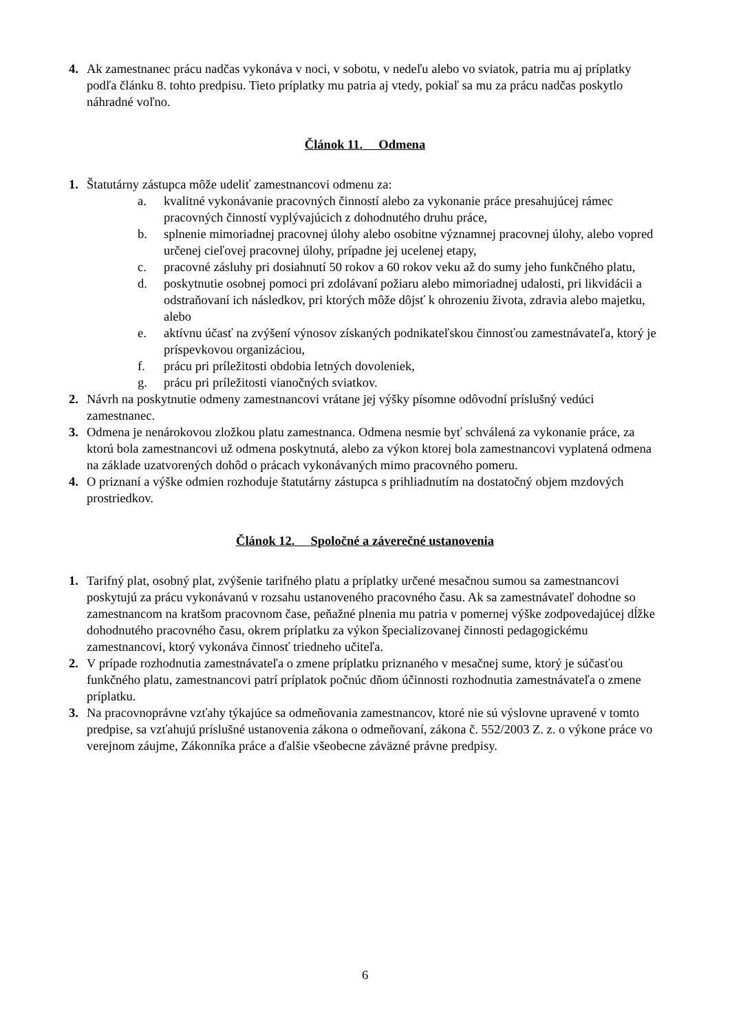4. Ak zamestnanec prácu nadčas vykonáva v noci, v sobotu, v nedeľu alebo vo sviatok, patria mu aj príplatky podľa článku 8. tohto predpisu. Tieto príplatky mu patria aj vtedy, pokiaľ sa mu za prácu nadčas poskytlo náhradné voľno.
Článok 11. Odmena
1. Štatutárny zástupca môže udeliť zamestnancovi odmenu za:
a. kvalitné vykonávanie pracovných činností alebo za vykonanie práce presahujúcej rámec pracovných činností vyplývajúcich z dohodnutého druhu práce,
b. splnenie mimoriadnej pracovnej úlohy alebo osobitne významnej pracovnej úlohy, alebo vopred určenej cieľovej pracovnej úlohy, prípadne jej ucelenej etapy,
c. pracovné zásluhy pri dosiahnutí 50 rokov a 60 rokov veku až do sumy jeho funkčného platu,
d. poskytnutie osobnej pomoci pri zdolávaní požiaru alebo mimoriadnej udalosti, pri likvidácii a odstraňovaní ich následkov, pri ktorých môže dôjsť k ohrozeniu života, zdravia alebo majetku, alebo
e. aktívnu účasť na zvýšení výnosov získaných podnikateľskou činnosťou zamestnávateľa, ktorý je príspevkovou organizáciou,
f. prácu pri príležitosti obdobia letných dovoleniek,
g. prácu pri príležitosti vianočných sviatkov.
2. Návrh na poskytnutie odmeny zamestnancovi vrátane jej výšky písomne odôvodní príslušný vedúci zamestnanec.
3. Odmena je nenárokovou zložkou platu zamestnanca. Odmena nesmie byť schválená za vykonanie práce, za ktorú bola zamestnancovi už odmena poskytnutá, alebo za výkon ktorej bola zamestnancovi vyplatená odmena na základe uzatvorených dohôd o prácach vykonávaných mimo pracovného pomeru.
4. O priznaní a výške odmien rozhoduje štatutárny zástupca s prihliadnutím na dostatočný objem mzdových prostriedkov.
Článok 12. Spoločné a záverečné ustanovenia
1. Tarifný plat, osobný plat, zvýšenie tarifného platu a príplatky určené mesačnou sumou sa zamestnancovi poskytujú za prácu vykonávanú v rozsahu ustanoveného pracovného času. Ak sa zamestnávateľ dohodne so zamestnancom na kratšom pracovnom čase, peňažné plnenia mu patria v pomernej výške zodpovedajúcej dĺžke dohodnutého pracovného času, okrem príplatku za výkon špecializovanej činnosti pedagogickému zamestnancovi, ktorý vykonáva činnosť triedneho učiteľa.
2. V prípade rozhodnutia zamestnávateľa o zmene príplatku priznaného v mesačnej sume, ktorý je súčasťou funkčného platu, zamestnancovi patrí príplatok počnúc dňom účinnosti rozhodnutia zamestnávateľa o zmene príplatku.
3. Na pracovnoprávne vzťahy týkajúce sa odmeňovania zamestnancov, ktoré nie sú výslovne upravené v tomto predpise, sa vzťahujú príslušné ustanovenia zákona o odmeňovaní, zákona č. 552/2003 Z. z. o výkone práce vo verejnom záujme, Zákonníka práce a ďalšie všeobecne záväzné právne predpisy.
6